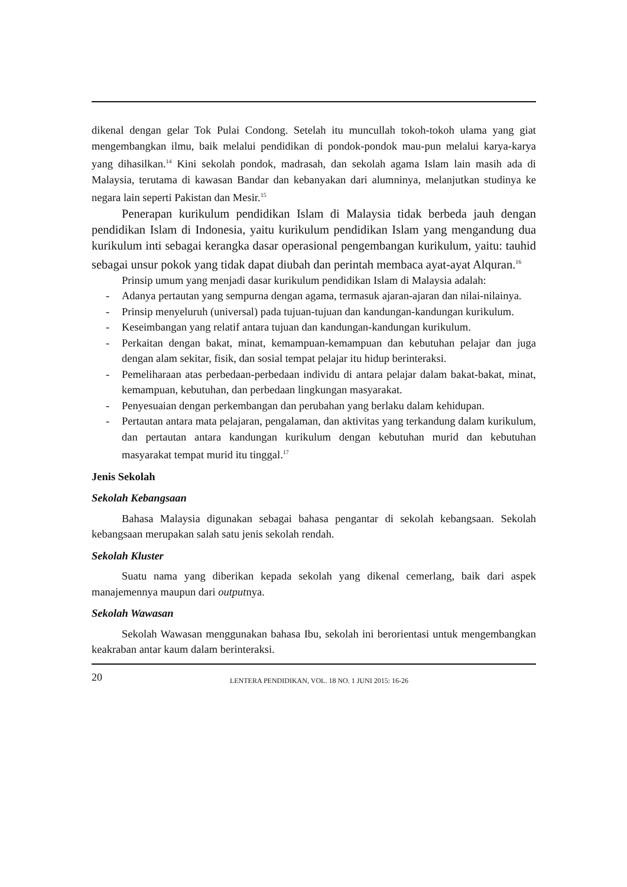dikenal dengan gelar Tok Pulai Condong. Setelah itu muncullah tokoh-tokoh ulama yang giat mengembangkan ilmu, baik melalui pendidikan di pondok-pondok mau-pun melalui karya-karya yang dihasilkan.<sup>14</sup> Kini sekolah pondok, madrasah, dan sekolah agama Islam lain masih ada di Malaysia, terutama di kawasan Bandar dan kebanyakan dari alumninya, melanjutkan studinya ke negara lain seperti Pakistan dan Mesir.<sup>15</sup>
Penerapan kurikulum pendidikan Islam di Malaysia tidak berbeda jauh dengan pendidikan Islam di Indonesia, yaitu kurikulum pendidikan Islam yang mengandung dua kurikulum inti sebagai kerangka dasar operasional pengembangan kurikulum, yaitu: tauhid sebagai unsur pokok yang tidak dapat diubah dan perintah membaca ayat-ayat Alquran.<sup>16</sup>
Prinsip umum yang menjadi dasar kurikulum pendidikan Islam di Malaysia adalah:
- Adanya pertautan yang sempurna dengan agama, termasuk ajaran-ajaran dan nilai-nilainya.
- Prinsip menyeluruh (universal) pada tujuan-tujuan dan kandungan-kandungan kurikulum.
- Keseimbangan yang relatif antara tujuan dan kandungan-kandungan kurikulum.
- Perkaitan dengan bakat, minat, kemampuan-kemampuan dan kebutuhan pelajar dan juga dengan alam sekitar, fisik, dan sosial tempat pelajar itu hidup berinteraksi.
- Pemeliharaan atas perbedaan-perbedaan individu di antara pelajar dalam bakat-bakat, minat, kemampuan, kebutuhan, dan perbedaan lingkungan masyarakat.
- Penyesuaian dengan perkembangan dan perubahan yang berlaku dalam kehidupan.
- Pertautan antara mata pelajaran, pengalaman, dan aktivitas yang terkandung dalam kurikulum, dan pertautan antara kandungan kurikulum dengan kebutuhan murid dan kebutuhan masyarakat tempat murid itu tinggal.<sup>17</sup>
Jenis Sekolah
Sekolah Kebangsaan
Bahasa Malaysia digunakan sebagai bahasa pengantar di sekolah kebangsaan. Sekolah kebangsaan merupakan salah satu jenis sekolah rendah.
Sekolah Kluster
Suatu nama yang diberikan kepada sekolah yang dikenal cemerlang, baik dari aspek manajemennya maupun dari outputnya.
Sekolah Wawasan
Sekolah Wawasan menggunakan bahasa Ibu, sekolah ini berorientasi untuk mengembangkan keakraban antar kaum dalam berinteraksi.
20 LENTERA PENDIDIKAN, VOL. 18 NO. 1 JUNI 2015: 16-26